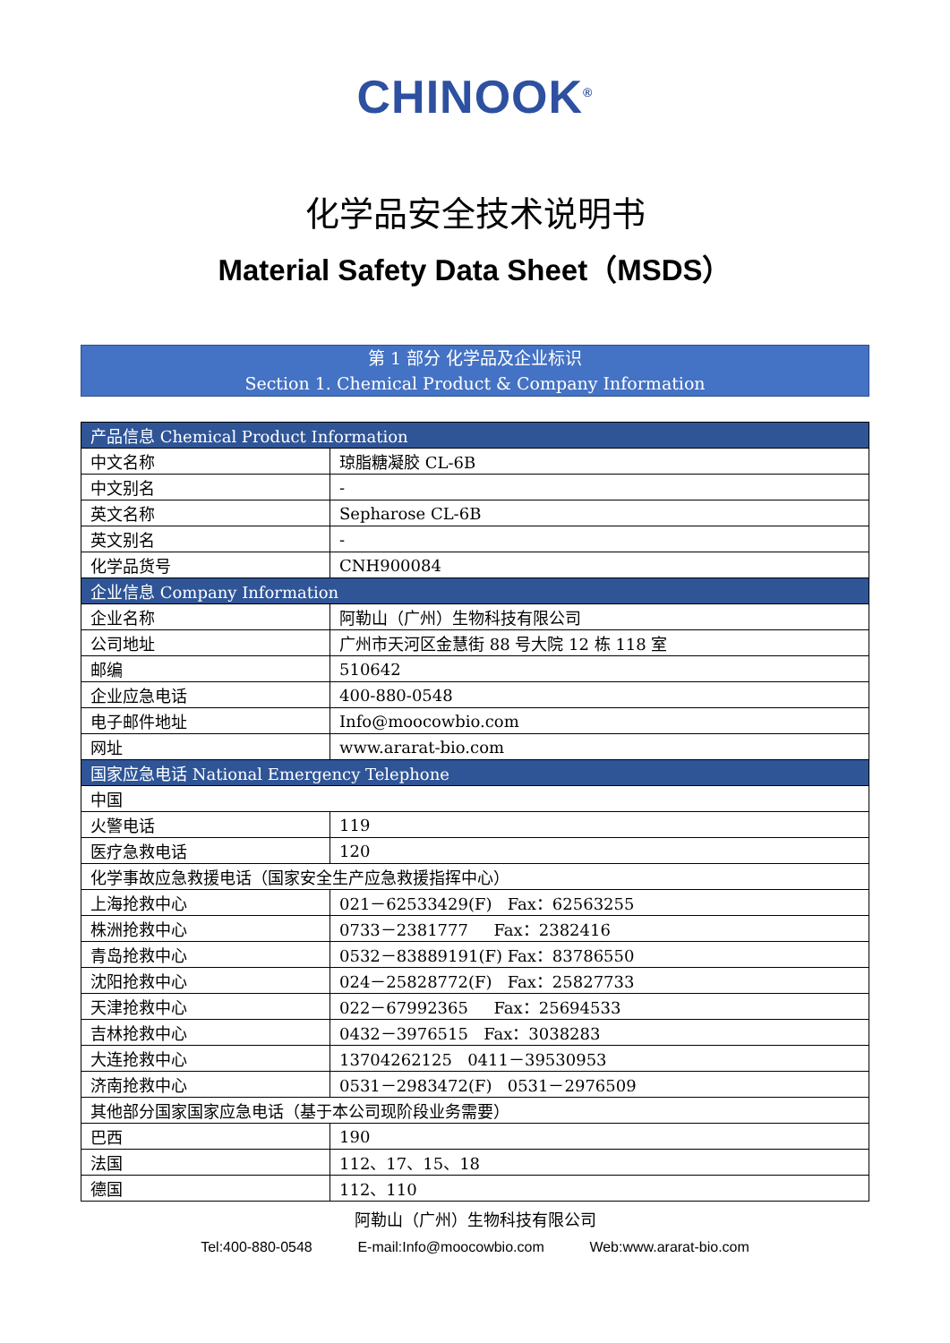CHINOOK<sup>®</sup>
化学品安全技术说明书
Material Safety Data Sheet（MSDS）
第 1 部分 化学品及企业标识
Section 1. Chemical Product & Company Information
| 产品信息 Chemical Product Information | |
| --- | --- |
| 中文名称 | 琼脂糖凝胶 CL-6B |
| 中文别名 | - |
| 英文名称 | Sepharose CL-6B |
| 英文别名 | - |
| 化学品货号 | CNH900084 |
| 企业信息 Company Information | |
| 企业名称 | 阿勒山（广州）生物科技有限公司 |
| 公司地址 | 广州市天河区金慧街 88 号大院 12 栋 118 室 |
| 邮编 | 510642 |
| 企业应急电话 | 400-880-0548 |
| 电子邮件地址 | Info@moocowbio.com |
| 网址 | www.ararat-bio.com |
| 国家应急电话 National Emergency Telephone | |
| 中国 | |
| 火警电话 | 119 |
| 医疗急救电话 | 120 |
| 化学事故应急救援电话（国家安全生产应急救援指挥中心） | |
| 上海抢救中心 | 021－62533429(F) Fax：62563255 |
| 株洲抢救中心 | 0733－2381777 Fax：2382416 |
| 青岛抢救中心 | 0532－83889191(F) Fax：83786550 |
| 沈阳抢救中心 | 024－25828772(F) Fax：25827733 |
| 天津抢救中心 | 022－67992365 Fax：25694533 |
| 吉林抢救中心 | 0432－3976515 Fax：3038283 |
| 大连抢救中心 | 13704262125 0411－39530953 |
| 济南抢救中心 | 0531－2983472(F) 0531－2976509 |
| 其他部分国家国家应急电话（基于本公司现阶段业务需要） | |
| 巴西 | 190 |
| 法国 | 112、17、15、18 |
| 德国 | 112、110 |
阿勒山（广州）生物科技有限公司
Tel:400-880-0548 E-mail:Info@moocowbio.com Web:www.ararat-bio.com